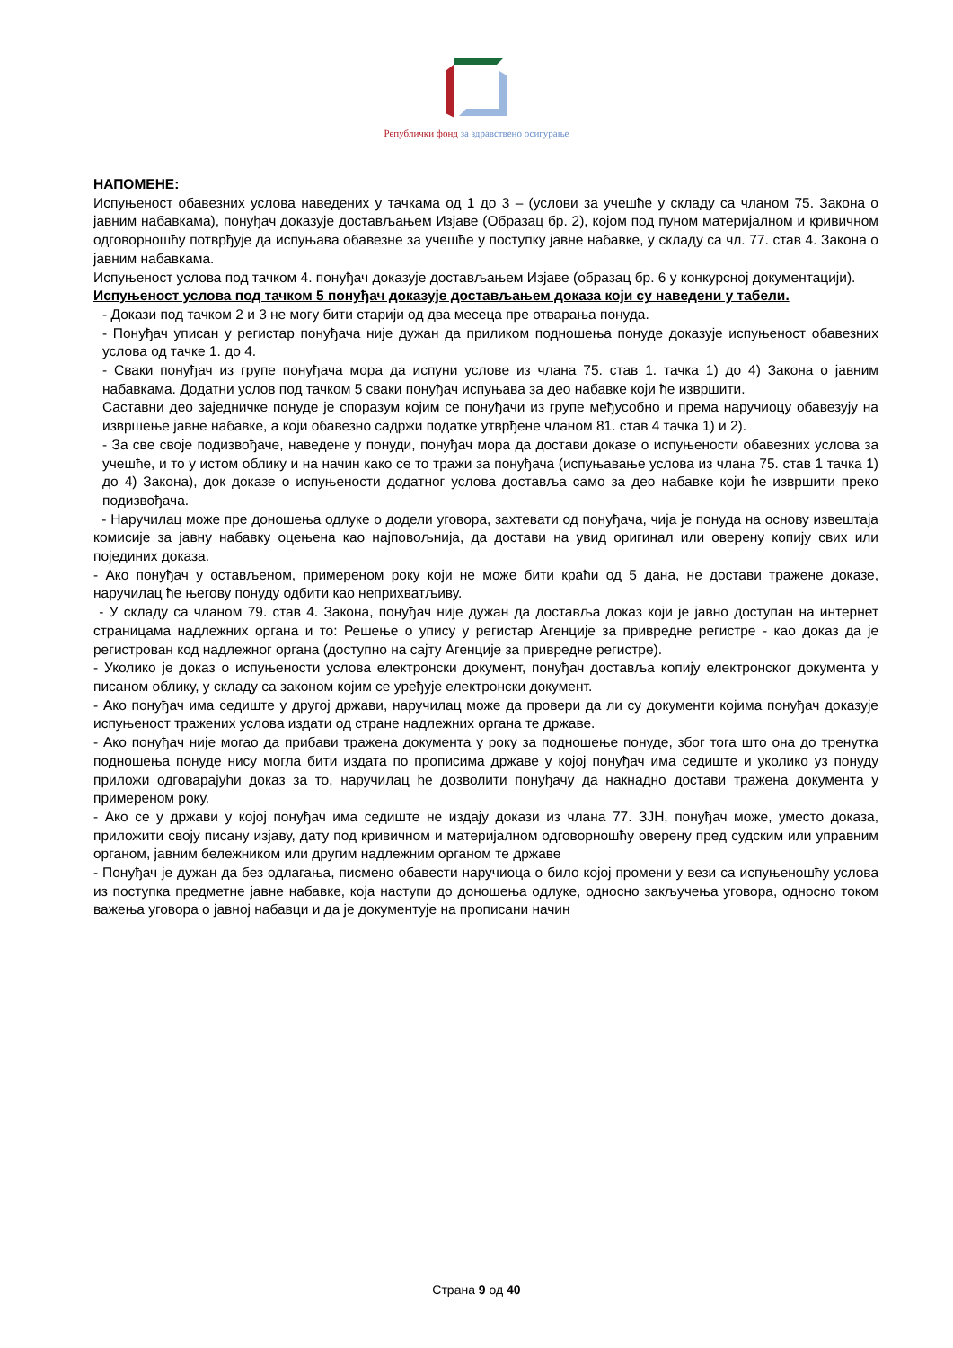Републички фонд за здравствено осигурање
НАПОМЕНЕ:
Испуњеност обавезних услова наведених у тачкама од 1 до 3 – (услови за учешће у складу са чланом 75. Закона о јавним набавкама), понуђач доказује достављањем Изјаве (Образац бр. 2), којом под пуном материјалном и кривичном одговорношћу потврђује да испуњава обавезне за учешће у поступку јавне набавке, у складу са чл. 77. став 4. Закона о јавним набавкама.
Испуњеност услова под тачком 4. понуђач доказује достављањем Изјаве (образац бр. 6 у конкурсној документацији).
Испуњеност услова под тачком 5 понуђач доказује достављањем доказа који су наведени у табели.
- Докази под тачком 2 и 3 не могу бити старији од два месеца пре отварања понуда.
- Понуђач уписан у регистар понуђача није дужан да приликом подношења понуде доказује испуњеност обавезних услова од тачке 1. до 4.
- Сваки понуђач из групе понуђача мора да испуни услове из члана 75. став 1. тачка 1) до 4) Закона о јавним набавкама. Додатни услов под тачком 5 сваки понуђач испуњава за део набавке који ће извршити.
Саставни део заједничке понуде је споразум којим се понуђачи из групе међусобно и према наручиоцу обавезују на извршење јавне набавке, а који обавезно садржи податке утврђене чланом 81. став 4 тачка 1) и 2).
- За све своје подизвођаче, наведене у понуди, понуђач мора да достави доказе о испуњености обавезних услова за учешће, и то у истом облику и на начин како се то тражи за понуђача (испуњавање услова из члана 75. став 1 тачка 1) до 4) Закона), док доказе о испуњености додатног услова доставља само за део набавке који ће извршити преко подизвођача.
- Наручилац може пре доношења одлуке о додели уговора, захтевати од понуђача, чија је понуда на основу извештаја комисије за јавну набавку оцењена као најповољнија, да достави на увид оригинал или оверену копију свих или појединих доказа.
- Ако понуђач у остављеном, примереном року који не може бити краћи од 5 дана, не достави тражене доказе, наручилац ће његову понуду одбити као неприхватљиву.
- У складу са чланом 79. став 4. Закона, понуђач није дужан да доставља доказ који је јавно доступан на интернет страницама надлежних органа и то: Решење о упису у регистар Агенције за привредне регистре - као доказ да је регистрован код надлежног органа (доступно на сајту Агенције за привредне регистре).
- Уколико је доказ о испуњености услова електронски документ, понуђач доставља копију електронског документа у писаном облику, у складу са законом којим се уређује електронски документ.
- Ако понуђач има седиште у другој држави, наручилац може да провери да ли су документи којима понуђач доказује испуњеност тражених услова издати од стране надлежних органа те државе.
- Ако понуђач није могао да прибави тражена документа у року за подношење понуде, због тога што она до тренутка подношења понуде нису могла бити издата по прописима државе у којој понуђач има седиште и уколико уз понуду приложи одговарајући доказ за то, наручилац ће дозволити понуђачу да накнадно достави тражена документа у примереном року.
- Ако се у држави у којој понуђач има седиште не издају докази из члана 77. ЗЈН, понуђач може, уместо доказа, приложити своју писану изјаву, дату под кривичном и материјалном одговорношћу оверену пред судским или управним органом, јавним бележником или другим надлежним органом те државе
- Понуђач је дужан да без одлагања, писмено обавести наручиоца о било којој промени у вези са испуњеношћу услова из поступка предметне јавне набавке, која наступи до доношења одлуке, односно закључења уговора, односно током важења уговора о јавној набавци и да је документује на прописани начин
Страна 9 од 40